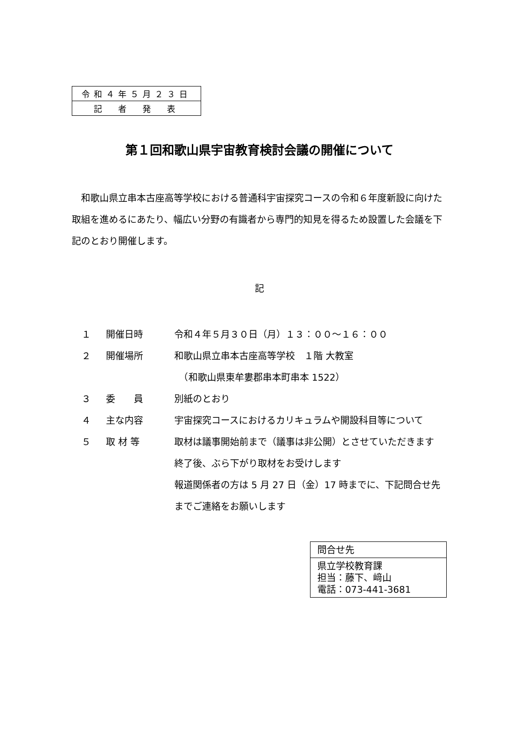| 令和４年５月２３日 |
| 記 者 発 表 |
第１回和歌山県宇宙教育検討会議の開催について
和歌山県立串本古座高等学校における普通科宇宙探究コースの令和６年度新設に向けた取組を進めるにあたり、幅広い分野の有識者から専門的知見を得るため設置した会議を下記のとおり開催します。
記
| １ | 開催日時 | 令和４年５月３０日（月）１３：００～１６：００ |
| ２ | 開催場所 | 和歌山県立串本古座高等学校 １階 大教室 （和歌山県東牟婁郡串本町串本 1522） |
| ３ | 委 員 | 別紙のとおり |
| ４ | 主な内容 | 宇宙探究コースにおけるカリキュラムや開設科目等について |
| ５ | 取 材 等 | 取材は議事開始前まで（議事は非公開）とさせていただきます 終了後、ぶら下がり取材をお受けします 報道関係者の方は 5 月 27 日（金）17 時までに、下記問合せ先までご連絡をお願いします |
| 問合せ先 |
| 県立学校教育課 担当：藤下、﨑山 電話：073-441-3681 |